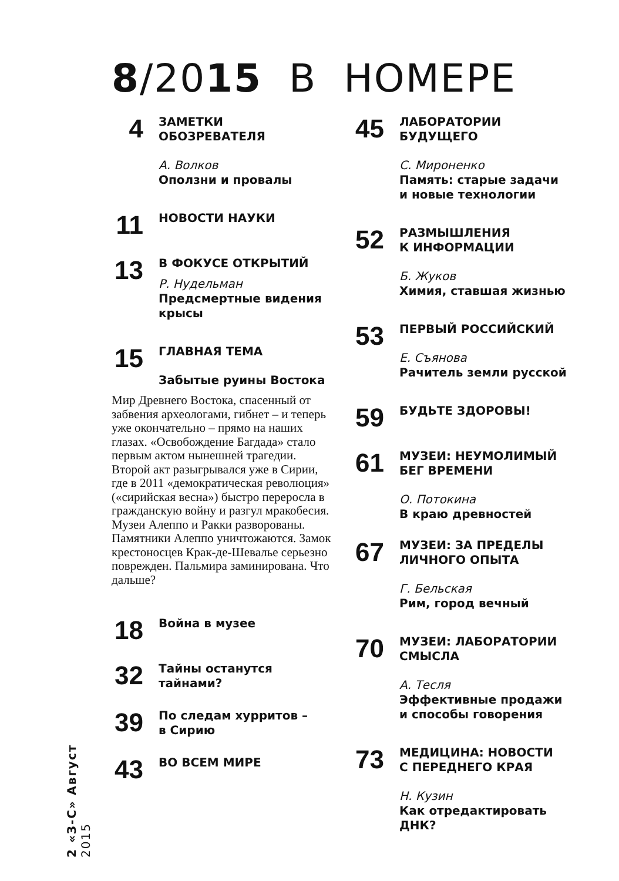8/2015 В НОМЕРЕ
4
ЗАМЕТКИ
ОБОЗРЕВАТЕЛЯ
А. Волков
Оползни и провалы
11
НОВОСТИ НАУКИ
13
В ФОКУСЕ ОТКРЫТИЙ
Р. Нудельман
Предсмертные видения
крысы
15
ГЛАВНАЯ ТЕМА
Забытые руины Востока
Мир Древнего Востока, спасенный от забвения археологами, гибнет – и теперь уже окончательно – прямо на наших глазах. «Освобождение Багдада» стало первым актом нынешней трагедии.
Второй акт разыгрывался уже в Сирии, где в 2011 «демократическая революция» («сирийская весна») быстро переросла в гражданскую войну и разгул мракобесия. Музеи Алеппо и Ракки разворованы. Памятники Алеппо уничтожаются. Замок крестоносцев Крак-де-Шевалье серьезно поврежден. Пальмира заминирована. Что дальше?
18
Война в музее
32
Тайны останутся
тайнами?
39
По следам хурритов –
в Сирию
43
ВО ВСЕМ МИРЕ
45
ЛАБОРАТОРИИ
БУДУЩЕГО
С. Мироненко
Память: старые задачи
и новые технологии
52
РАЗМЫШЛЕНИЯ
К ИНФОРМАЦИИ
Б. Жуков
Химия, ставшая жизнью
53
ПЕРВЫЙ РОССИЙСКИЙ
Е. Съянова
Рачитель земли русской
59
БУДЬТЕ ЗДОРОВЫ!
61
МУЗЕИ: НЕУМОЛИМЫЙ
БЕГ ВРЕМЕНИ
О. Потокина
В краю древностей
67
МУЗЕИ: ЗА ПРЕДЕЛЫ
ЛИЧНОГО ОПЫТА
Г. Бельская
Рим, город вечный
70
МУЗЕИ: ЛАБОРАТОРИИ
СМЫСЛА
А. Тесля
Эффективные продажи
и способы говорения
73
МЕДИЦИНА: НОВОСТИ
С ПЕРЕДНЕГО КРАЯ
Н. Кузин
Как отредактировать
ДНК?
2 «З-С» Август 2015